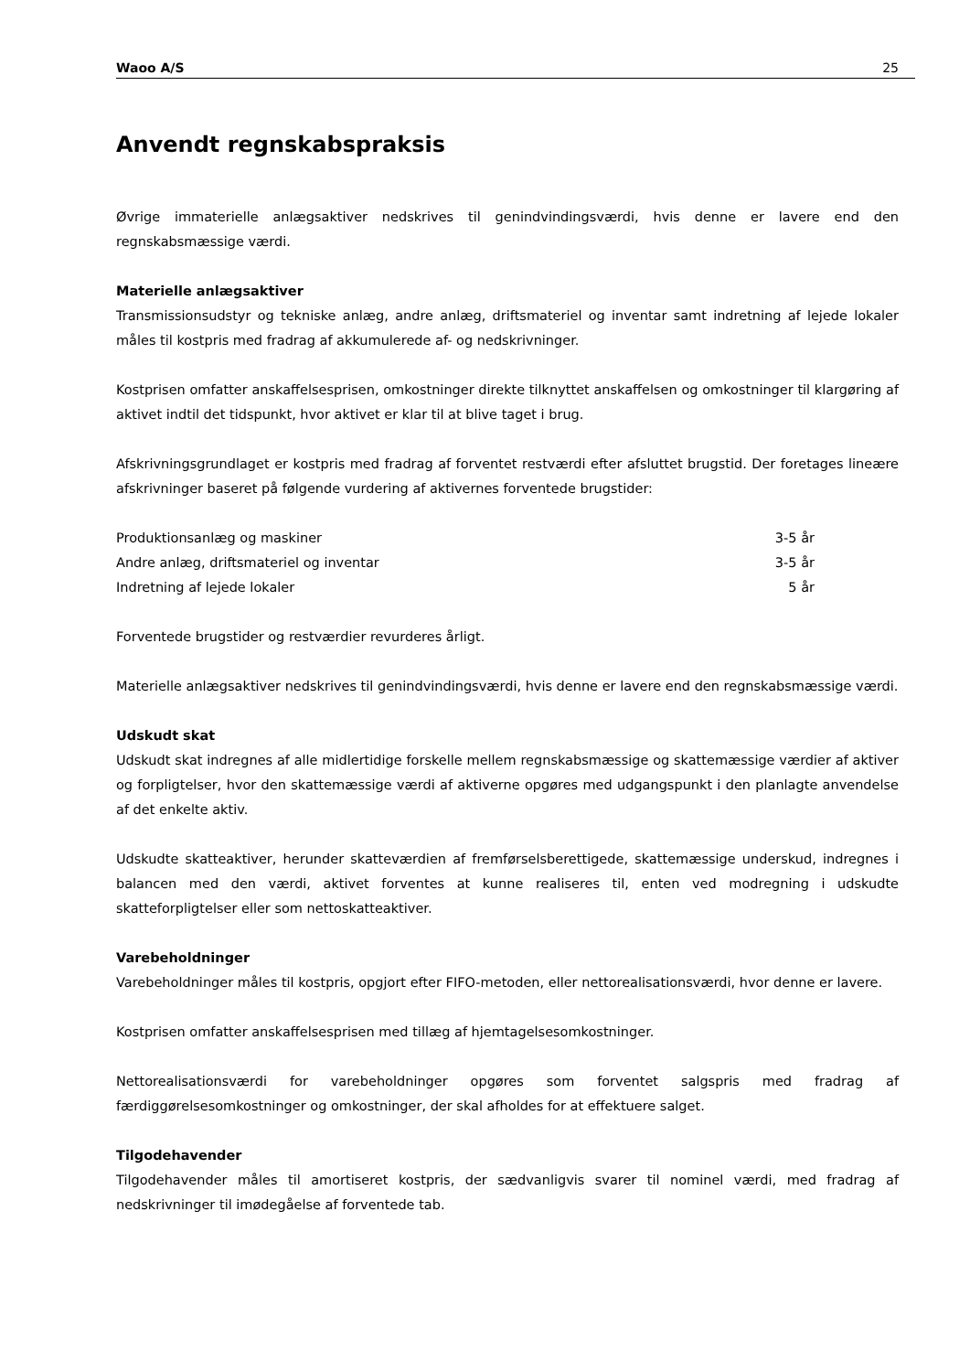Waoo A/S 25
Anvendt regnskabspraksis
Øvrige immaterielle anlægsaktiver nedskrives til genindvindingsværdi, hvis denne er lavere end den regnskabsmæssige værdi.
Materielle anlægsaktiver
Transmissionsudstyr og tekniske anlæg, andre anlæg, driftsmateriel og inventar samt indretning af lejede lokaler måles til kostpris med fradrag af akkumulerede af- og nedskrivninger.
Kostprisen omfatter anskaffelsesprisen, omkostninger direkte tilknyttet anskaffelsen og omkostninger til klargøring af aktivet indtil det tidspunkt, hvor aktivet er klar til at blive taget i brug.
Afskrivningsgrundlaget er kostpris med fradrag af forventet restværdi efter afsluttet brugstid. Der foretages lineære afskrivninger baseret på følgende vurdering af aktivernes forventede brugstider:
| Produktionsanlæg og maskiner | 3-5 år |
| Andre anlæg, driftsmateriel og inventar | 3-5 år |
| Indretning af lejede lokaler | 5 år |
Forventede brugstider og restværdier revurderes årligt.
Materielle anlægsaktiver nedskrives til genindvindingsværdi, hvis denne er lavere end den regnskabsmæssige værdi.
Udskudt skat
Udskudt skat indregnes af alle midlertidige forskelle mellem regnskabsmæssige og skattemæssige værdier af aktiver og forpligtelser, hvor den skattemæssige værdi af aktiverne opgøres med udgangspunkt i den planlagte anvendelse af det enkelte aktiv.
Udskudte skatteaktiver, herunder skatteværdien af fremførselsberettigede, skattemæssige underskud, indregnes i balancen med den værdi, aktivet forventes at kunne realiseres til, enten ved modregning i udskudte skatteforpligtelser eller som nettoskatteaktiver.
Varebeholdninger
Varebeholdninger måles til kostpris, opgjort efter FIFO-metoden, eller nettorealisationsværdi, hvor denne er lavere.
Kostprisen omfatter anskaffelsesprisen med tillæg af hjemtagelsesomkostninger.
Nettorealisationsværdi for varebeholdninger opgøres som forventet salgspris med fradrag af færdiggørelsesomkostninger og omkostninger, der skal afholdes for at effektuere salget.
Tilgodehavender
Tilgodehavender måles til amortiseret kostpris, der sædvanligvis svarer til nominel værdi, med fradrag af nedskrivninger til imødegåelse af forventede tab.